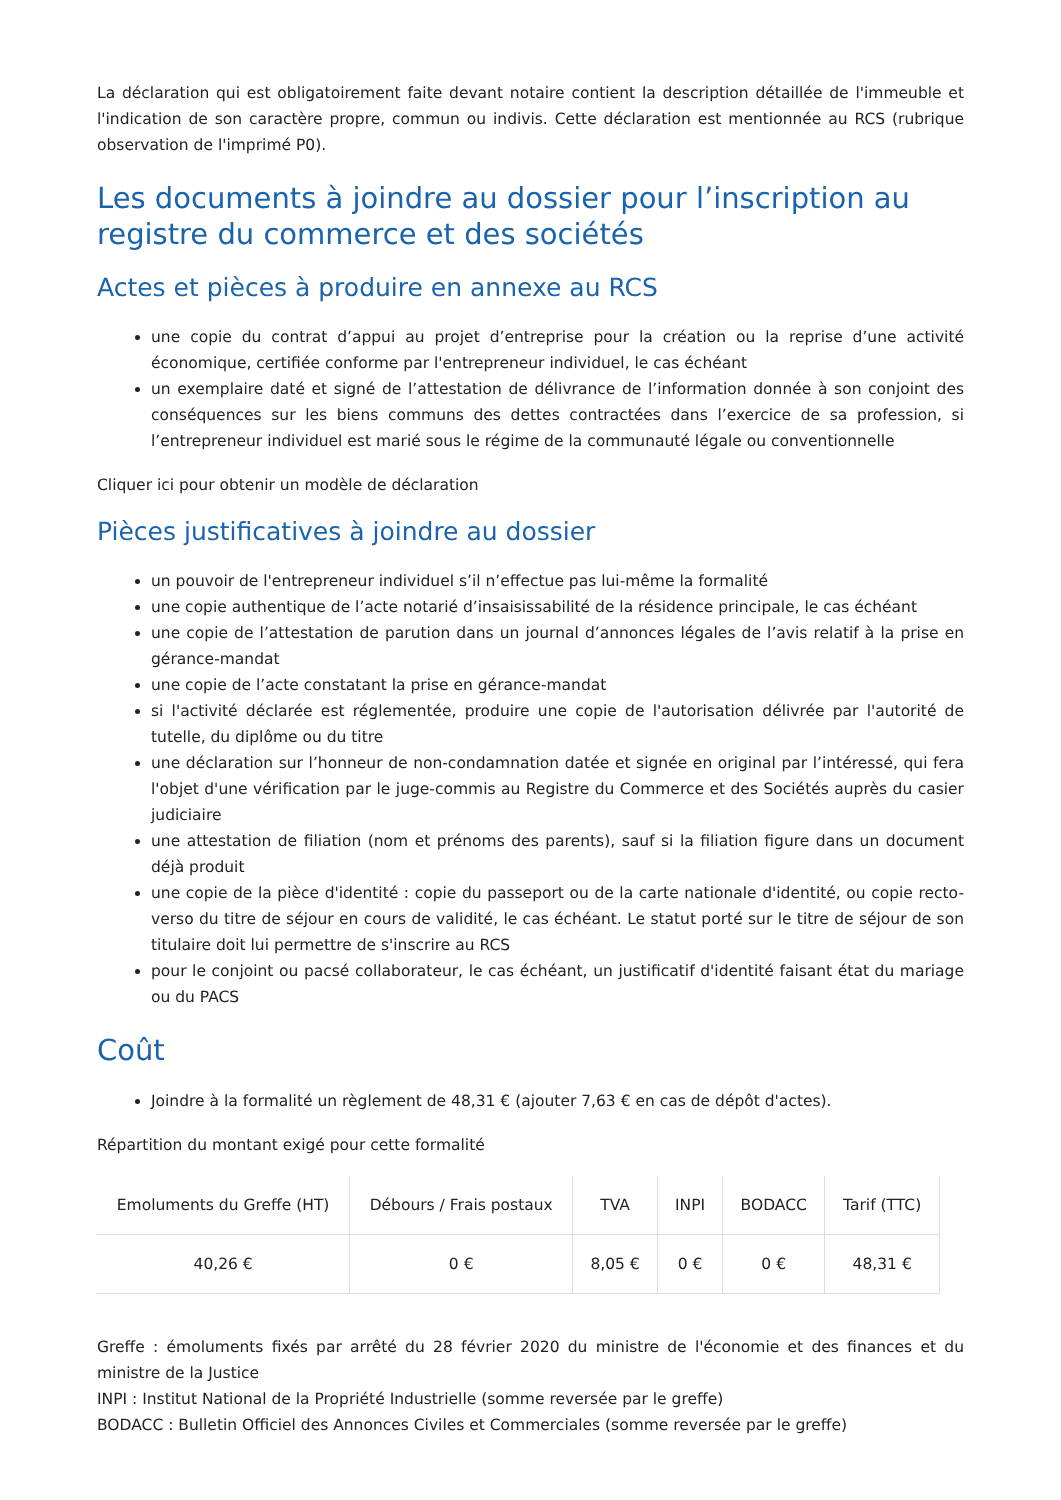La déclaration qui est obligatoirement faite devant notaire contient la description détaillée de l'immeuble et l'indication de son caractère propre, commun ou indivis. Cette déclaration est mentionnée au RCS (rubrique observation de l'imprimé P0).
Les documents à joindre au dossier pour l’inscription au registre du commerce et des sociétés
Actes et pièces à produire en annexe au RCS
une copie du contrat d’appui au projet d’entreprise pour la création ou la reprise d’une activité économique, certifiée conforme par l'entrepreneur individuel, le cas échéant
un exemplaire daté et signé de l’attestation de délivrance de l’information donnée à son conjoint des conséquences sur les biens communs des dettes contractées dans l’exercice de sa profession, si l’entrepreneur individuel est marié sous le régime de la communauté légale ou conventionnelle
Cliquer ici pour obtenir un modèle de déclaration
Pièces justificatives à joindre au dossier
un pouvoir de l'entrepreneur individuel s’il n’effectue pas lui-même la formalité
une copie authentique de l’acte notarié d’insaisissabilité de la résidence principale, le cas échéant
une copie de l’attestation de parution dans un journal d’annonces légales de l’avis relatif à la prise en gérance-mandat
une copie de l’acte constatant la prise en gérance-mandat
si l'activité déclarée est réglementée, produire une copie de l'autorisation délivrée par l'autorité de tutelle, du diplôme ou du titre
une déclaration sur l’honneur de non-condamnation datée et signée en original par l’intéressé, qui fera l'objet d'une vérification par le juge-commis au Registre du Commerce et des Sociétés auprès du casier judiciaire
une attestation de filiation (nom et prénoms des parents), sauf si la filiation figure dans un document déjà produit
une copie de la pièce d'identité : copie du passeport ou de la carte nationale d'identité, ou copie recto-verso du titre de séjour en cours de validité, le cas échéant. Le statut porté sur le titre de séjour de son titulaire doit lui permettre de s'inscrire au RCS
pour le conjoint ou pacsé collaborateur, le cas échéant, un justificatif d'identité faisant état du mariage ou du PACS
Coût
Joindre à la formalité un règlement de 48,31 € (ajouter 7,63 € en cas de dépôt d'actes).
Répartition du montant exigé pour cette formalité
| Emoluments du Greffe (HT) | Débours / Frais postaux | TVA | INPI | BODACC | Tarif (TTC) |
| --- | --- | --- | --- | --- | --- |
| 40,26 € | 0 € | 8,05 € | 0 € | 0 € | 48,31 € |
Greffe : émoluments fixés par arrêté du 28 février 2020 du ministre de l'économie et des finances et du ministre de la Justice
INPI : Institut National de la Propriété Industrielle (somme reversée par le greffe)
BODACC : Bulletin Officiel des Annonces Civiles et Commerciales (somme reversée par le greffe)